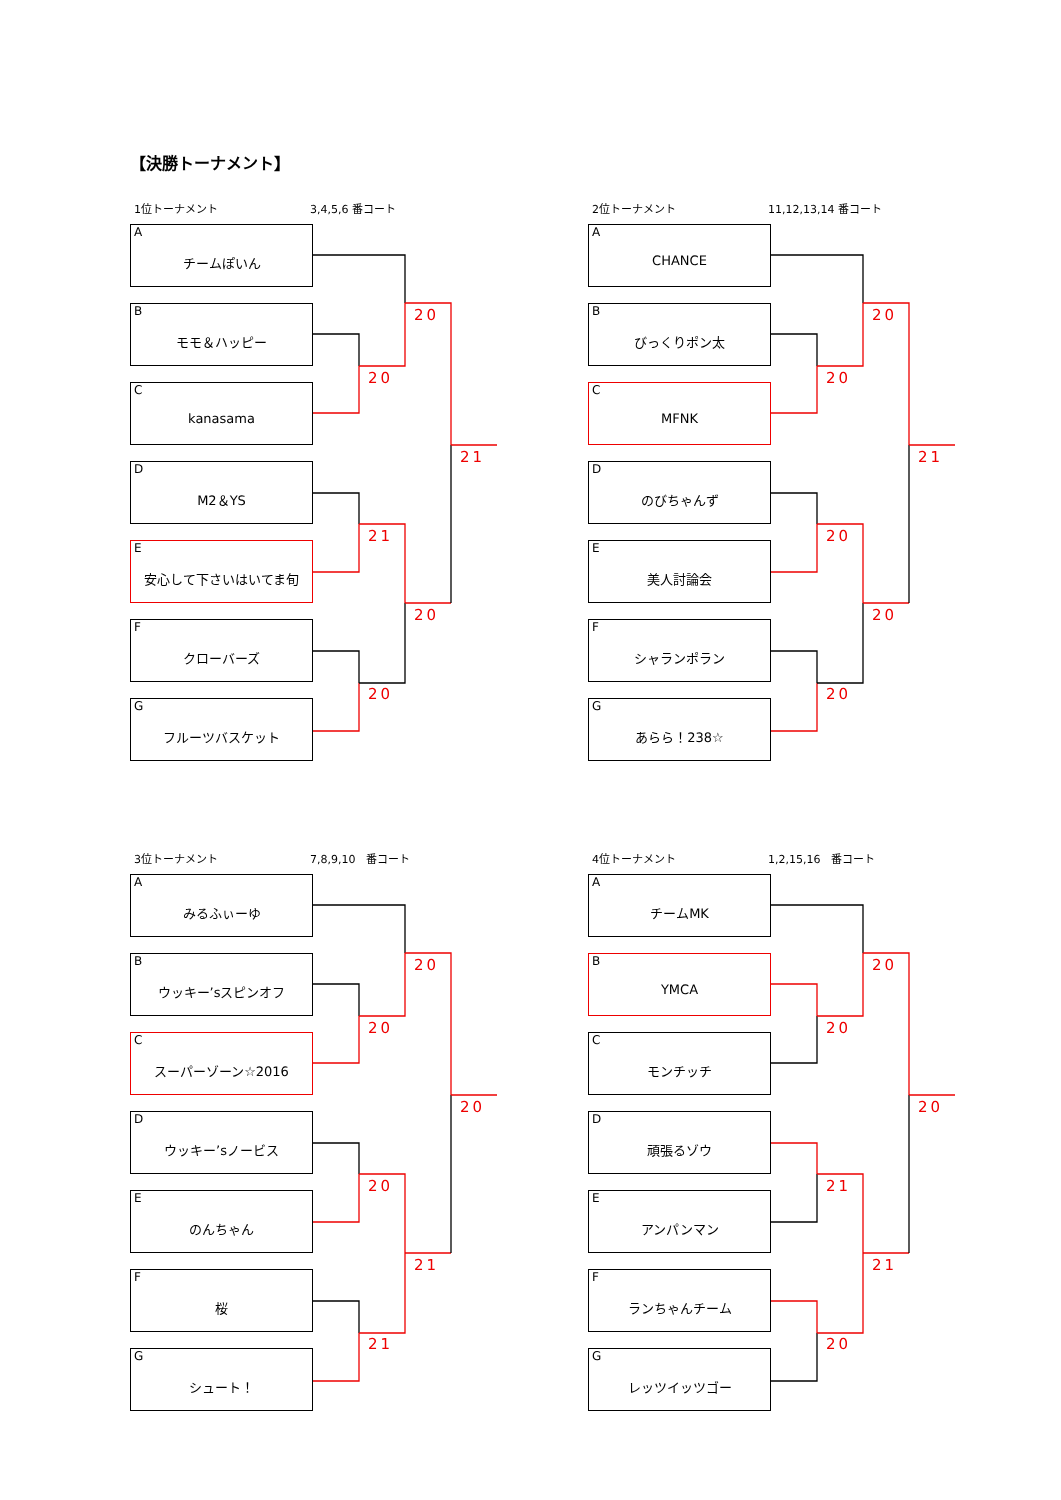【決勝トーナメント】
1位トーナメント 3,4,5,6 番コート
A
チームぽいん
B
モモ＆ハッピー
C
kanasama
D
M2＆YS
E
安心して下さいはいてま旬
F
クローバーズ
G
フルーツバスケット
20
20
21
21
20
20
2位トーナメント 11,12,13,14 番コート
A
CHANCE
B
びっくりポン太
C
MFNK
D
のびちゃんず
E
美人討論会
F
シャランポラン
G
あらら！238☆
20
20
21
20
20
20
3位トーナメント 7,8,9,10　番コート
A
みるふぃーゆ
B
ウッキー’sスピンオフ
C
スーパーゾーン☆2016
D
ウッキー’sノービス
E
のんちゃん
F
桜
G
シュート！
20
20
20
20
21
21
4位トーナメント 1,2,15,16　番コート
A
チームMK
B
YMCA
C
モンチッチ
D
頑張るゾウ
E
アンパンマン
F
ランちゃんチーム
G
レッツイッツゴー
20
20
20
21
21
20